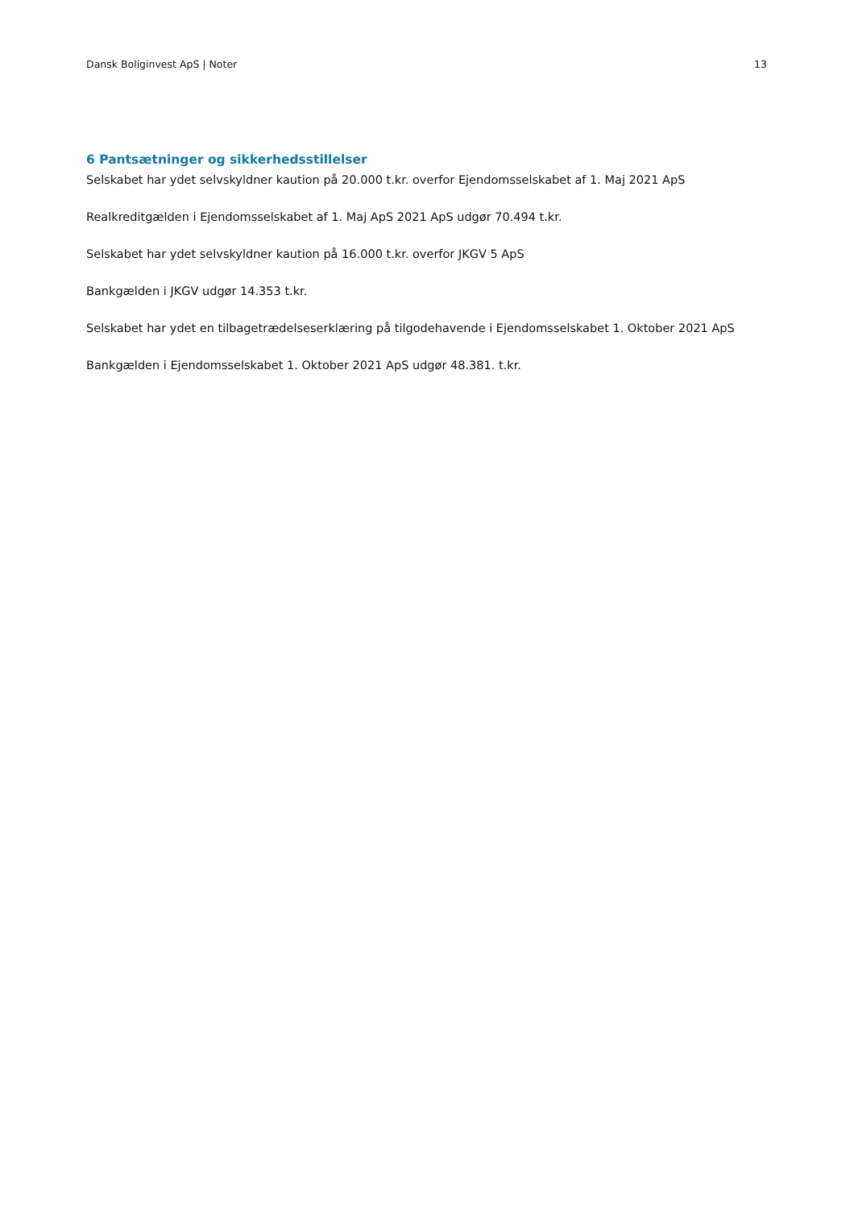Dansk Boliginvest ApS | Noter 13
6 Pantsætninger og sikkerhedsstillelser
Selskabet har ydet selvskyldner kaution på 20.000 t.kr. overfor Ejendomsselskabet af 1. Maj 2021 ApS
Realkreditgælden i Ejendomsselskabet af 1. Maj ApS 2021 ApS udgør 70.494 t.kr.
Selskabet har ydet selvskyldner kaution på 16.000 t.kr. overfor JKGV 5 ApS
Bankgælden i JKGV udgør 14.353 t.kr.
Selskabet har ydet en tilbagetrædelseserklæring på tilgodehavende i Ejendomsselskabet 1. Oktober 2021 ApS
Bankgælden i Ejendomsselskabet 1. Oktober 2021 ApS udgør 48.381. t.kr.